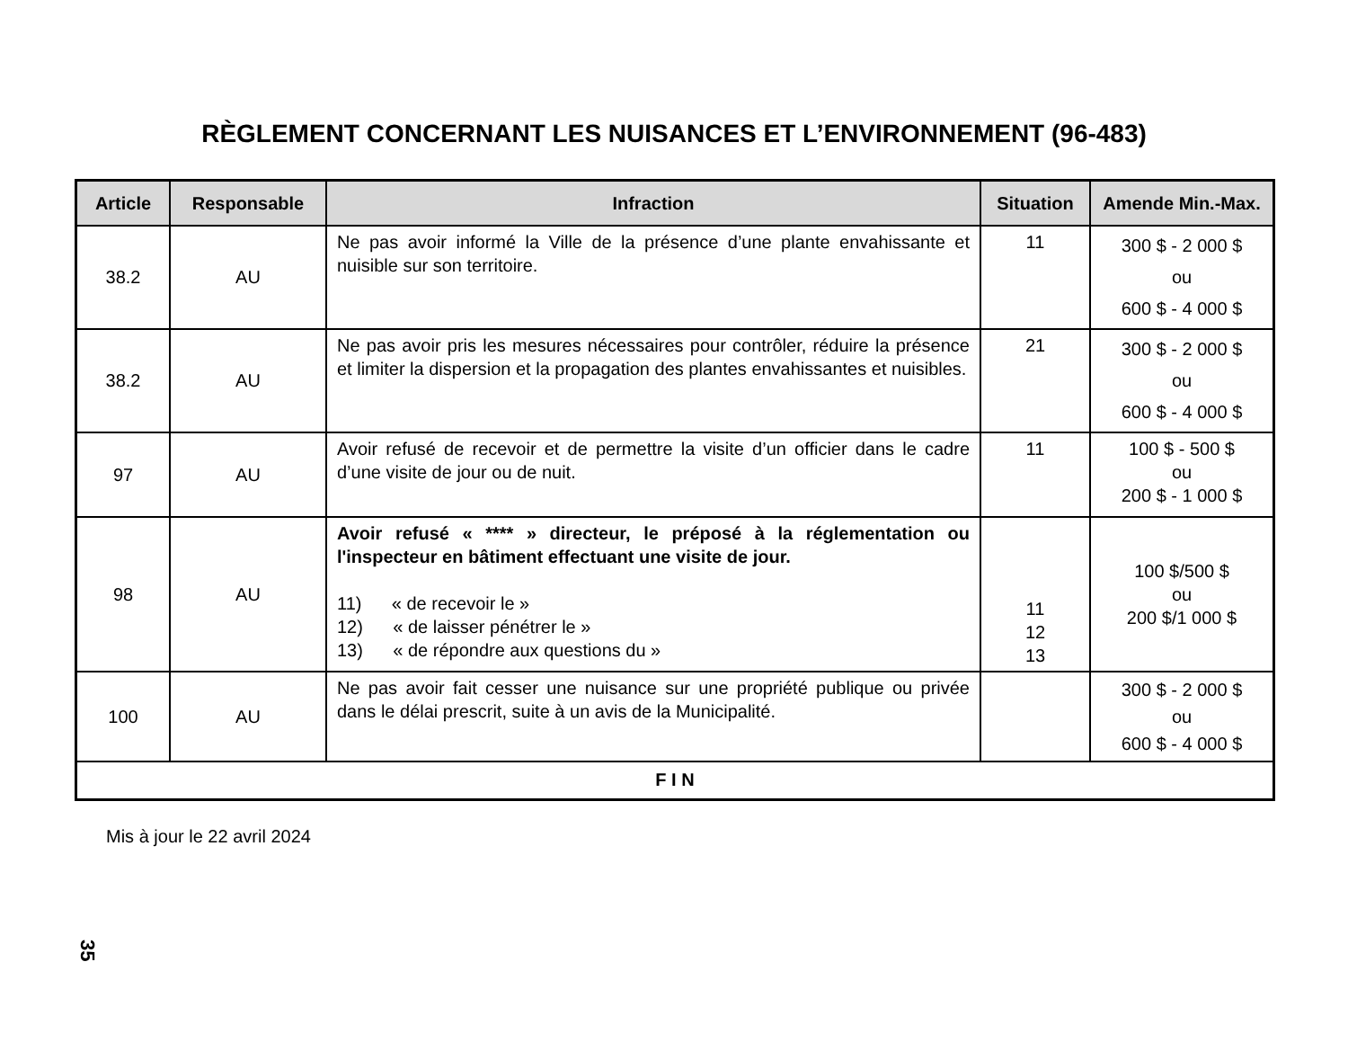RÈGLEMENT CONCERNANT LES NUISANCES ET L’ENVIRONNEMENT (96-483)
| Article | Responsable | Infraction | Situation | Amende Min.-Max. |
| --- | --- | --- | --- | --- |
| 38.2 | AU | Ne pas avoir informé la Ville de la présence d’une plante envahissante et nuisible sur son territoire. | 11 | 300 $ - 2 000 $ ou 600 $ - 4 000 $ |
| 38.2 | AU | Ne pas avoir pris les mesures nécessaires pour contrôler, réduire la présence et limiter la dispersion et la propagation des plantes envahissantes et nuisibles. | 21 | 300 $ - 2 000 $ ou 600 $ - 4 000 $ |
| 97 | AU | Avoir refusé de recevoir et de permettre la visite d’un officier dans le cadre d’une visite de jour ou de nuit. | 11 | 100 $ - 500 $ ou 200 $ - 1 000 $ |
| 98 | AU | Avoir refusé « **** » directeur, le préposé à la réglementation ou l'inspecteur en bâtiment effectuant une visite de jour. 11) « de recevoir le » 12) « de laisser pénétrer le » 13) « de répondre aux questions du » | 11 12 13 | 100 $/500 $ ou 200 $/1 000 $ |
| 100 | AU | Ne pas avoir fait cesser une nuisance sur une propriété publique ou privée dans le délai prescrit, suite à un avis de la Municipalité. | | 300 $ - 2 000 $ ou 600 $ - 4 000 $ |
| F I N | | | | |
Mis à jour le 22 avril 2024
35